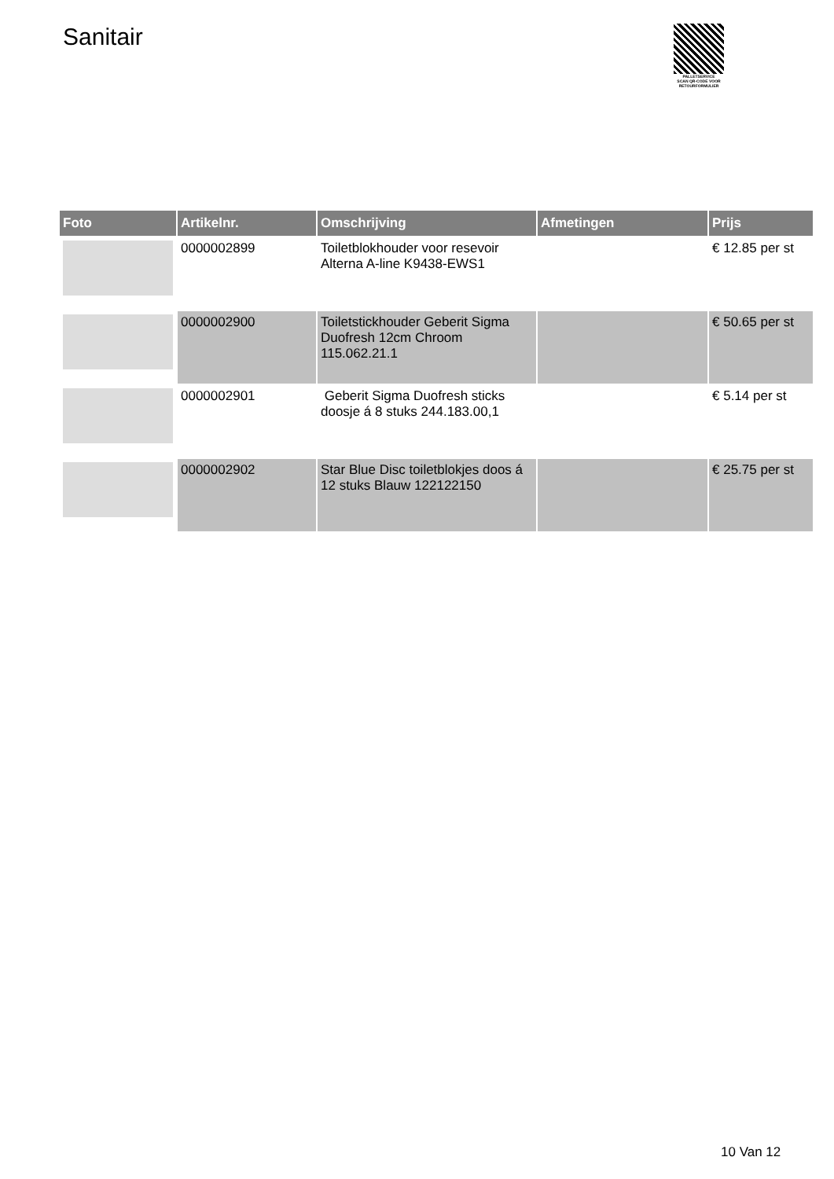Sanitair
PALLETSERVICE
SCAN QR-CODE VOOR RETOURFORMULIER
| Foto | Artikelnr. | Omschrijving | Afmetingen | Prijs |
| --- | --- | --- | --- | --- |
| | 0000002899 | Toiletblokhouder voor resevoir Alterna A-line K9438-EWS1 | | € 12.85 per st |
| | 0000002900 | Toiletstickhouder Geberit Sigma Duofresh 12cm Chroom 115.062.21.1 | | € 50.65 per st |
| | 0000002901 | Geberit Sigma Duofresh sticks doosje á 8 stuks 244.183.00,1 | | € 5.14 per st |
| | 0000002902 | Star Blue Disc toiletblokjes doos á 12 stuks Blauw 122122150 | | € 25.75 per st |
10 Van 12